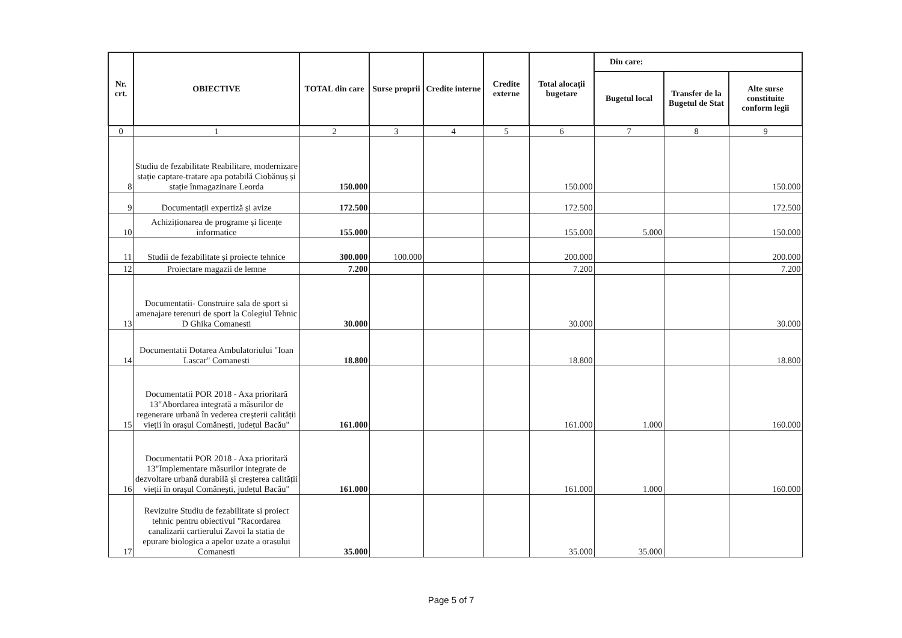| Nr. crt. | OBIECTIVE | TOTAL din care | Surse proprii | Credite interne | Credite externe | Total alocații bugetare | Din care: | | |
| --- | --- | --- | --- | --- | --- | --- | --- | --- | --- |
| | | | | | | | Bugetul local | Transfer de la Bugetul de Stat | Alte surse constituite conform legii |
| 0 | 1 | 2 | 3 | 4 | 5 | 6 | 7 | 8 | 9 |
| 8 | Studiu de fezabilitate Reabilitare, modernizare stație captare-tratare apa potabilă Ciobănuș și stație înmagazinare Leorda | 150.000 | | | | 150.000 | | | 150.000 |
| 9 | Documentații expertiză și avize | 172.500 | | | | 172.500 | | | 172.500 |
| 10 | Achiziționarea de programe și licențe informatice | 155.000 | | | | 155.000 | 5.000 | | 150.000 |
| 11 | Studii de fezabilitate și proiecte tehnice | 300.000 | 100.000 | | | 200.000 | | | 200.000 |
| 12 | Proiectare magazii de lemne | 7.200 | | | | 7.200 | | | 7.200 |
| 13 | Documentatii- Construire sala de sport si amenajare terenuri de sport la Colegiul Tehnic D Ghika Comanesti | 30.000 | | | | 30.000 | | | 30.000 |
| 14 | Documentatii Dotarea Ambulatoriului "Ioan Lascar" Comanesti | 18.800 | | | | 18.800 | | | 18.800 |
| 15 | Documentatii POR 2018 - Axa prioritară 13"Abordarea integrată a măsurilor de regenerare urbană în vederea creșterii calității vieții în orașul Comănești, județul Bacău" | 161.000 | | | | 161.000 | 1.000 | | 160.000 |
| 16 | Documentatii POR 2018 - Axa prioritară 13"Implementare măsurilor integrate de dezvoltare urbană durabilă și creșterea calității vieții în orașul Comănești, județul Bacău" | 161.000 | | | | 161.000 | 1.000 | | 160.000 |
| 17 | Revizuire Studiu de fezabilitate si proiect tehnic pentru obiectivul "Racordarea canalizarii cartierului Zavoi la statia de epurare biologica a apelor uzate a orasului Comanesti | 35.000 | | | | 35.000 | 35.000 | | |
Page 5 of 7